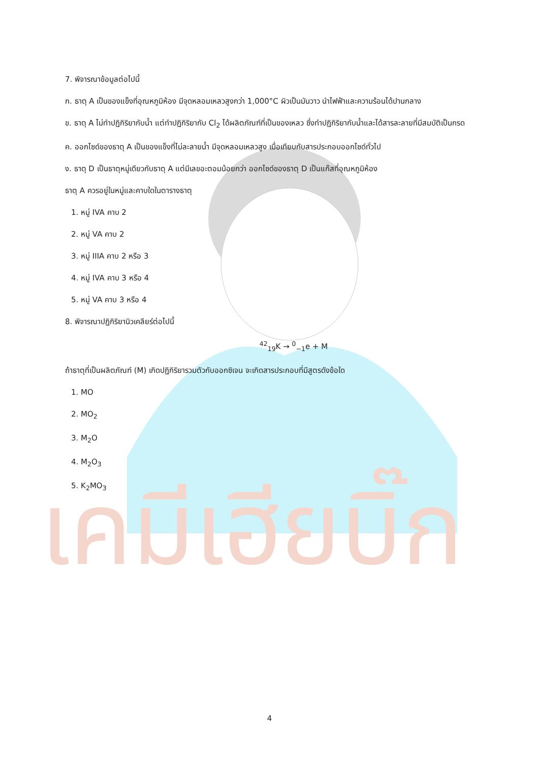เคมีเฮียบิ๊ก
7. พิจารณาข้อมูลต่อไปนี้
ก. ธาตุ A เป็นของแข็งที่อุณหภูมิห้อง มีจุดหลอมเหลวสูงกว่า 1,000°C ผิวเป็นมันวาว นำไฟฟ้าและความร้อนได้ปานกลาง
ข. ธาตุ A ไม่ทำปฏิกิริยากับน้ำ แต่ทำปฏิกิริยากับ Cl<sub>2</sub> ได้ผลิตภัณฑ์ที่เป็นของเหลว ซึ่งทำปฏิกิริยากับน้ำและได้สารละลายที่มีสมบัติเป็นกรด
ค. ออกไซด์ของธาตุ A เป็นของแข็งที่ไม่ละลายน้ำ มีจุดหลอมเหลวสูง เมื่อเทียบกับสารประกอบออกไซด์ทั่วไป
ง. ธาตุ D เป็นธาตุหมู่เดียวกับธาตุ A แต่มีเลขอะตอมน้อยกว่า ออกไซด์ของธาตุ D เป็นแก๊สที่อุณหภูมิห้อง
ธาตุ A ควรอยู่ในหมู่และคาบใดในตารางธาตุ
1. หมู่ IVA คาบ 2
2. หมู่ VA คาบ 2
3. หมู่ IIIA คาบ 2 หรือ 3
4. หมู่ IVA คาบ 3 หรือ 4
5. หมู่ VA คาบ 3 หรือ 4
8. พิจารณาปฏิกิริยานิวเคลียร์ต่อไปนี้
<sup>42</sup> <sub>19</sub>K → <sup>0</sup><sub>−1</sub>e + M
ถ้าธาตุที่เป็นผลิตภัณฑ์ (M) เกิดปฏิกิริยารวมตัวกับออกซิเจน จะเกิดสารประกอบที่มีสูตรดังข้อใด
1. MO
2. MO<sub>2</sub>
3. M<sub>2</sub>O
4. M<sub>2</sub>O<sub>3</sub>
5. K<sub>2</sub>MO<sub>3</sub>
4